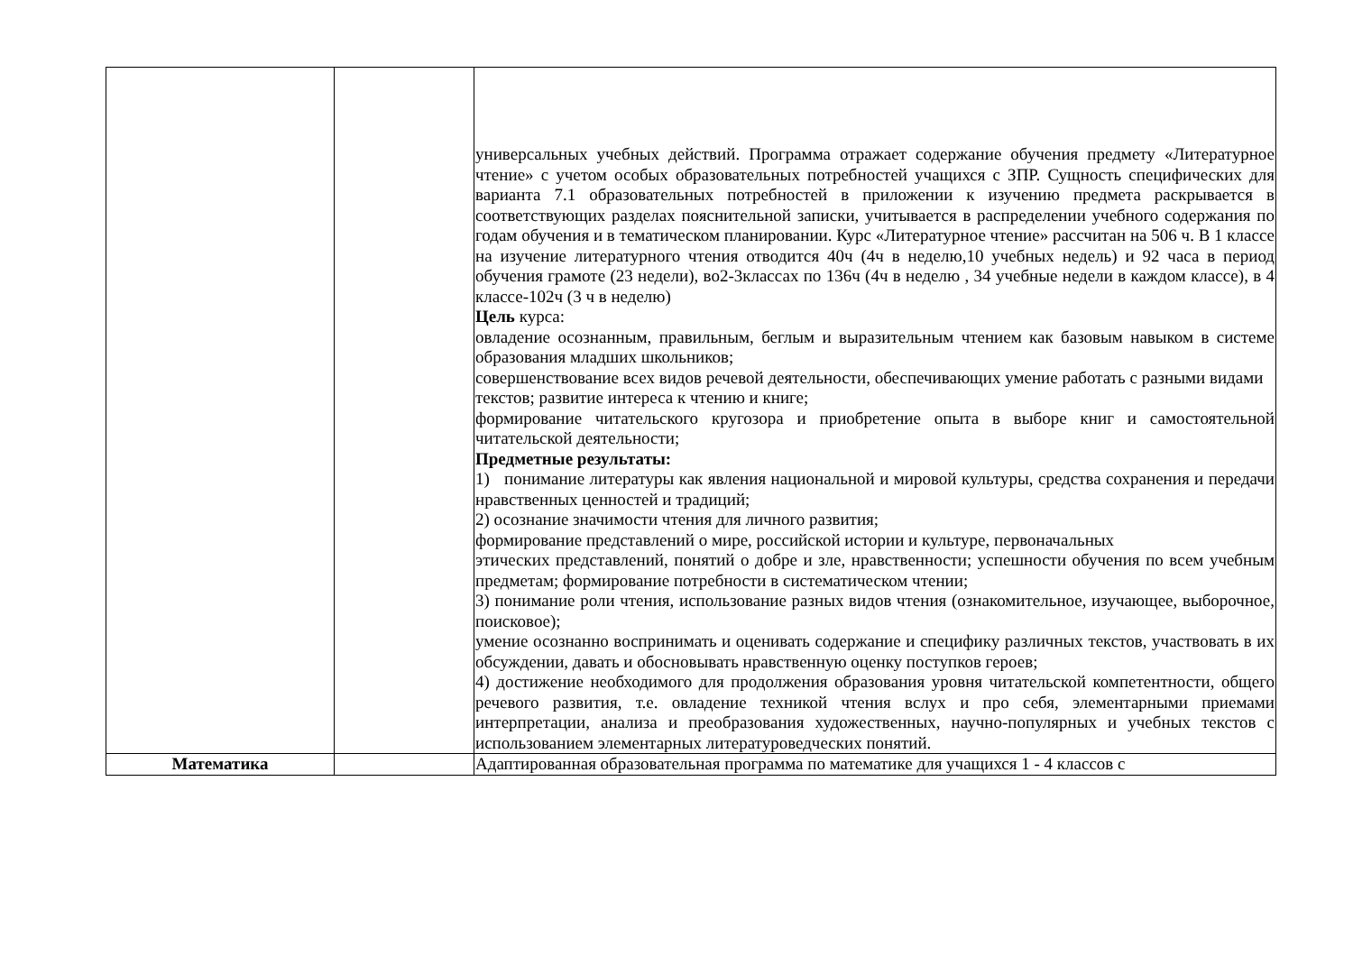| | | универсальных учебных действий. Программа отражает содержание обучения предмету «Литературное чтение» с учетом особых образовательных потребностей учащихся с ЗПР. Сущность специфических для варианта 7.1 образовательных потребностей в приложении к изучению предмета раскрывается в соответствующих разделах пояснительной записки, учитывается в распределении учебного содержания по годам обучения и в тематическом планировании. Курс «Литературное чтение» рассчитан на 506 ч. В 1 классе на изучение литературного чтения отводится 40ч (4ч в неделю,10 учебных недель) и 92 часа в период обучения грамоте (23 недели), во2-3классах по 136ч (4ч в неделю , 34 учебные недели в каждом классе), в 4 классе-102ч (3 ч в неделю) Цель курса: овладение осознанным, правильным, беглым и выразительным чтением как базовым навыком в системе образования младших школьников; совершенствование всех видов речевой деятельности, обеспечивающих умение работать с разными видами текстов; развитие интереса к чтению и книге; формирование читательского кругозора и приобретение опыта в выборе книг и самостоятельной читательской деятельности; Предметные результаты: 1) понимание литературы как явления национальной и мировой культуры, средства сохранения и передачи нравственных ценностей и традиций; 2) осознание значимости чтения для личного развития; формирование представлений о мире, российской истории и культуре, первоначальных этических представлений, понятий о добре и зле, нравственности; успешности обучения по всем учебным предметам; формирование потребности в систематическом чтении; 3) понимание роли чтения, использование разных видов чтения (ознакомительное, изучающее, выборочное, поисковое); умение осознанно воспринимать и оценивать содержание и специфику различных текстов, участвовать в их обсуждении, давать и обосновывать нравственную оценку поступков героев; 4) достижение необходимого для продолжения образования уровня читательской компетентности, общего речевого развития, т.е. овладение техникой чтения вслух и про себя, элементарными приемами интерпретации, анализа и преобразования художественных, научно-популярных и учебных текстов с использованием элементарных литературоведческих понятий. |
| Математика | | Адаптированная образовательная программа по математике для учащихся 1 - 4 классов с |